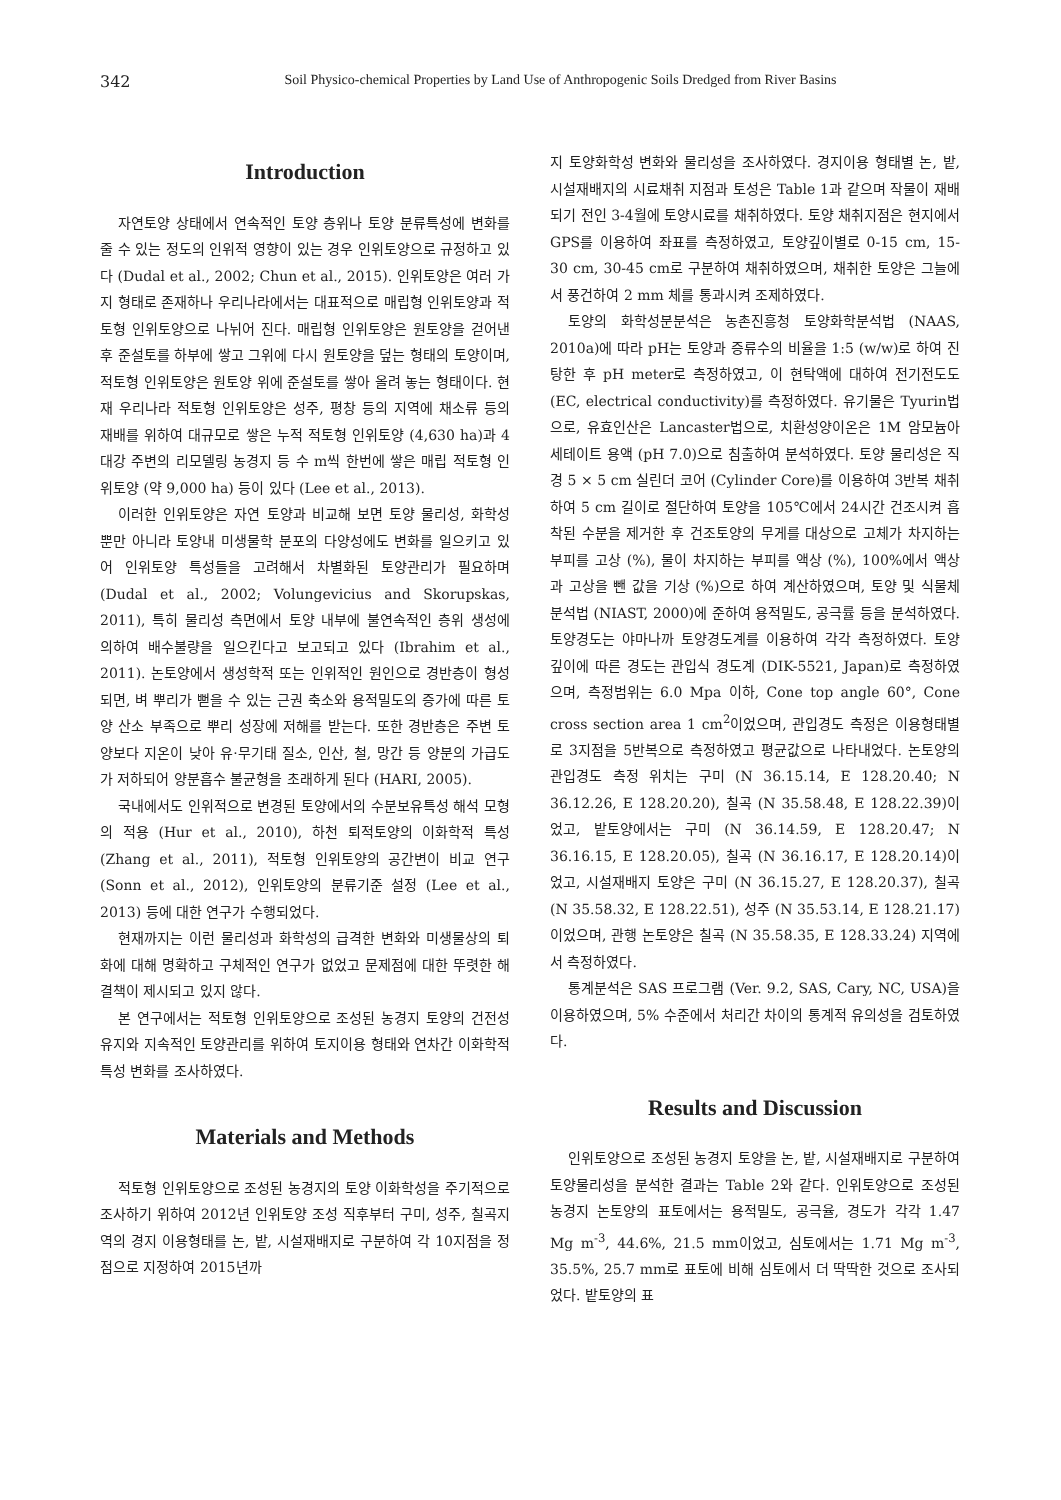342 Soil Physico-chemical Properties by Land Use of Anthropogenic Soils Dredged from River Basins
Introduction
자연토양 상태에서 연속적인 토양 층위나 토양 분류특성에 변화를 줄 수 있는 정도의 인위적 영향이 있는 경우 인위토양으로 규정하고 있다 (Dudal et al., 2002; Chun et al., 2015). 인위토양은 여러 가지 형태로 존재하나 우리나라에서는 대표적으로 매립형 인위토양과 적토형 인위토양으로 나뉘어 진다. 매립형 인위토양은 원토양을 걷어낸 후 준설토를 하부에 쌓고 그위에 다시 원토양을 덮는 형태의 토양이며, 적토형 인위토양은 원토양 위에 준설토를 쌓아 올려 놓는 형태이다. 현재 우리나라 적토형 인위토양은 성주, 평창 등의 지역에 채소류 등의 재배를 위하여 대규모로 쌓은 누적 적토형 인위토양 (4,630 ha)과 4대강 주변의 리모델링 농경지 등 수 m씩 한번에 쌓은 매립 적토형 인위토양 (약 9,000 ha) 등이 있다 (Lee et al., 2013).
이러한 인위토양은 자연 토양과 비교해 보면 토양 물리성, 화학성 뿐만 아니라 토양내 미생물학 분포의 다양성에도 변화를 일으키고 있어 인위토양 특성들을 고려해서 차별화된 토양관리가 필요하며 (Dudal et al., 2002; Volungevicius and Skorupskas, 2011), 특히 물리성 측면에서 토양 내부에 불연속적인 층위 생성에 의하여 배수불량을 일으킨다고 보고되고 있다 (Ibrahim et al., 2011). 논토양에서 생성학적 또는 인위적인 원인으로 경반층이 형성되면, 벼 뿌리가 뻗을 수 있는 근권 축소와 용적밀도의 증가에 따른 토양 산소 부족으로 뿌리 성장에 저해를 받는다. 또한 경반층은 주변 토양보다 지온이 낮아 유·무기태 질소, 인산, 철, 망간 등 양분의 가급도가 저하되어 양분흡수 불균형을 초래하게 된다 (HARI, 2005).
국내에서도 인위적으로 변경된 토양에서의 수분보유특성 해석 모형의 적용 (Hur et al., 2010), 하천 퇴적토양의 이화학적 특성 (Zhang et al., 2011), 적토형 인위토양의 공간변이 비교 연구 (Sonn et al., 2012), 인위토양의 분류기준 설정 (Lee et al., 2013) 등에 대한 연구가 수행되었다.
현재까지는 이런 물리성과 화학성의 급격한 변화와 미생물상의 퇴화에 대해 명확하고 구체적인 연구가 없었고 문제점에 대한 뚜렷한 해결책이 제시되고 있지 않다.
본 연구에서는 적토형 인위토양으로 조성된 농경지 토양의 건전성 유지와 지속적인 토양관리를 위하여 토지이용 형태와 연차간 이화학적 특성 변화를 조사하였다.
Materials and Methods
적토형 인위토양으로 조성된 농경지의 토양 이화학성을 주기적으로 조사하기 위하여 2012년 인위토양 조성 직후부터 구미, 성주, 칠곡지역의 경지 이용형태를 논, 밭, 시설재배지로 구분하여 각 10지점을 정점으로 지정하여 2015년까
지 토양화학성 변화와 물리성을 조사하였다. 경지이용 형태별 논, 밭, 시설재배지의 시료채취 지점과 토성은 Table 1과 같으며 작물이 재배되기 전인 3-4월에 토양시료를 채취하였다. 토양 채취지점은 현지에서 GPS를 이용하여 좌표를 측정하였고, 토양깊이별로 0-15 cm, 15-30 cm, 30-45 cm로 구분하여 채취하였으며, 채취한 토양은 그늘에서 풍건하여 2 mm 체를 통과시켜 조제하였다.
토양의 화학성분분석은 농촌진흥청 토양화학분석법 (NAAS, 2010a)에 따라 pH는 토양과 증류수의 비율을 1:5 (w/w)로 하여 진탕한 후 pH meter로 측정하였고, 이 현탁액에 대하여 전기전도도 (EC, electrical conductivity)를 측정하였다. 유기물은 Tyurin법으로, 유효인산은 Lancaster법으로, 치환성양이온은 1M 암모늄아세테이트 용액 (pH 7.0)으로 침출하여 분석하였다. 토양 물리성은 직경 5 × 5 cm 실린더 코어 (Cylinder Core)를 이용하여 3반복 채취하여 5 cm 길이로 절단하여 토양을 105℃에서 24시간 건조시켜 흡착된 수분을 제거한 후 건조토양의 무게를 대상으로 고체가 차지하는 부피를 고상 (%), 물이 차지하는 부피를 액상 (%), 100%에서 액상과 고상을 뺀 값을 기상 (%)으로 하여 계산하였으며, 토양 및 식물체 분석법 (NIAST, 2000)에 준하여 용적밀도, 공극률 등을 분석하였다. 토양경도는 야마나까 토양경도계를 이용하여 각각 측정하였다. 토양 깊이에 따른 경도는 관입식 경도계 (DIK-5521, Japan)로 측정하였으며, 측정범위는 6.0 Mpa 이하, Cone top angle 60°, Cone cross section area 1 cm<sup>2</sup>이었으며, 관입경도 측정은 이용형태별로 3지점을 5반복으로 측정하였고 평균값으로 나타내었다. 논토양의 관입경도 측정 위치는 구미 (N 36.15.14, E 128.20.40; N 36.12.26, E 128.20.20), 칠곡 (N 35.58.48, E 128.22.39)이었고, 밭토양에서는 구미 (N 36.14.59, E 128.20.47; N 36.16.15, E 128.20.05), 칠곡 (N 36.16.17, E 128.20.14)이었고, 시설재배지 토양은 구미 (N 36.15.27, E 128.20.37), 칠곡 (N 35.58.32, E 128.22.51), 성주 (N 35.53.14, E 128.21.17)이었으며, 관행 논토양은 칠곡 (N 35.58.35, E 128.33.24) 지역에서 측정하였다.
통계분석은 SAS 프로그램 (Ver. 9.2, SAS, Cary, NC, USA)을 이용하였으며, 5% 수준에서 처리간 차이의 통계적 유의성을 검토하였다.
Results and Discussion
인위토양으로 조성된 농경지 토양을 논, 밭, 시설재배지로 구분하여 토양물리성을 분석한 결과는 Table 2와 같다. 인위토양으로 조성된 농경지 논토양의 표토에서는 용적밀도, 공극율, 경도가 각각 1.47 Mg m<sup>-3</sup>, 44.6%, 21.5 mm이었고, 심토에서는 1.71 Mg m<sup>-3</sup>, 35.5%, 25.7 mm로 표토에 비해 심토에서 더 딱딱한 것으로 조사되었다. 밭토양의 표